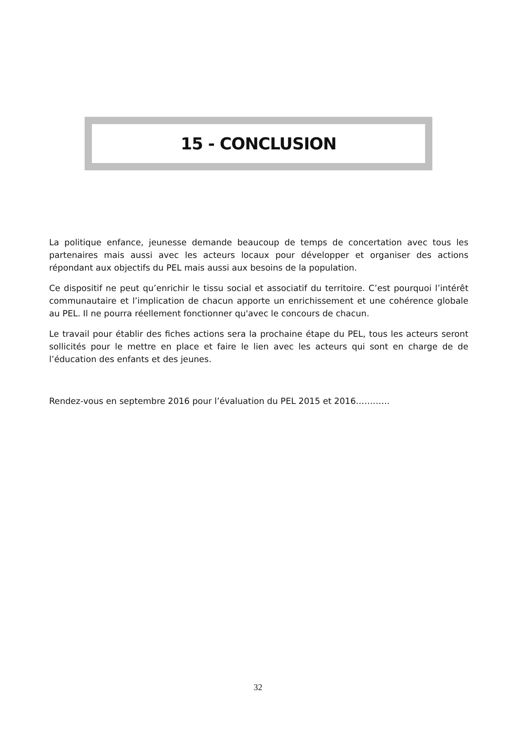15 - CONCLUSION
La politique enfance, jeunesse demande beaucoup de temps de concertation avec tous les partenaires mais aussi avec les acteurs locaux pour développer et organiser des actions répondant aux objectifs du PEL mais aussi aux besoins de la population.
Ce dispositif ne peut qu’enrichir le tissu social et associatif du territoire. C’est pourquoi l’intérêt communautaire et l’implication de chacun apporte un enrichissement et une cohérence globale au PEL. Il ne pourra réellement fonctionner qu'avec le concours de chacun.
Le travail pour établir des fiches actions sera la prochaine étape du PEL, tous les acteurs seront sollicités pour le mettre en place et faire le lien avec les acteurs qui sont en charge de de l’éducation des enfants et des jeunes.
Rendez-vous en septembre 2016 pour l’évaluation du PEL 2015 et 2016…………
32